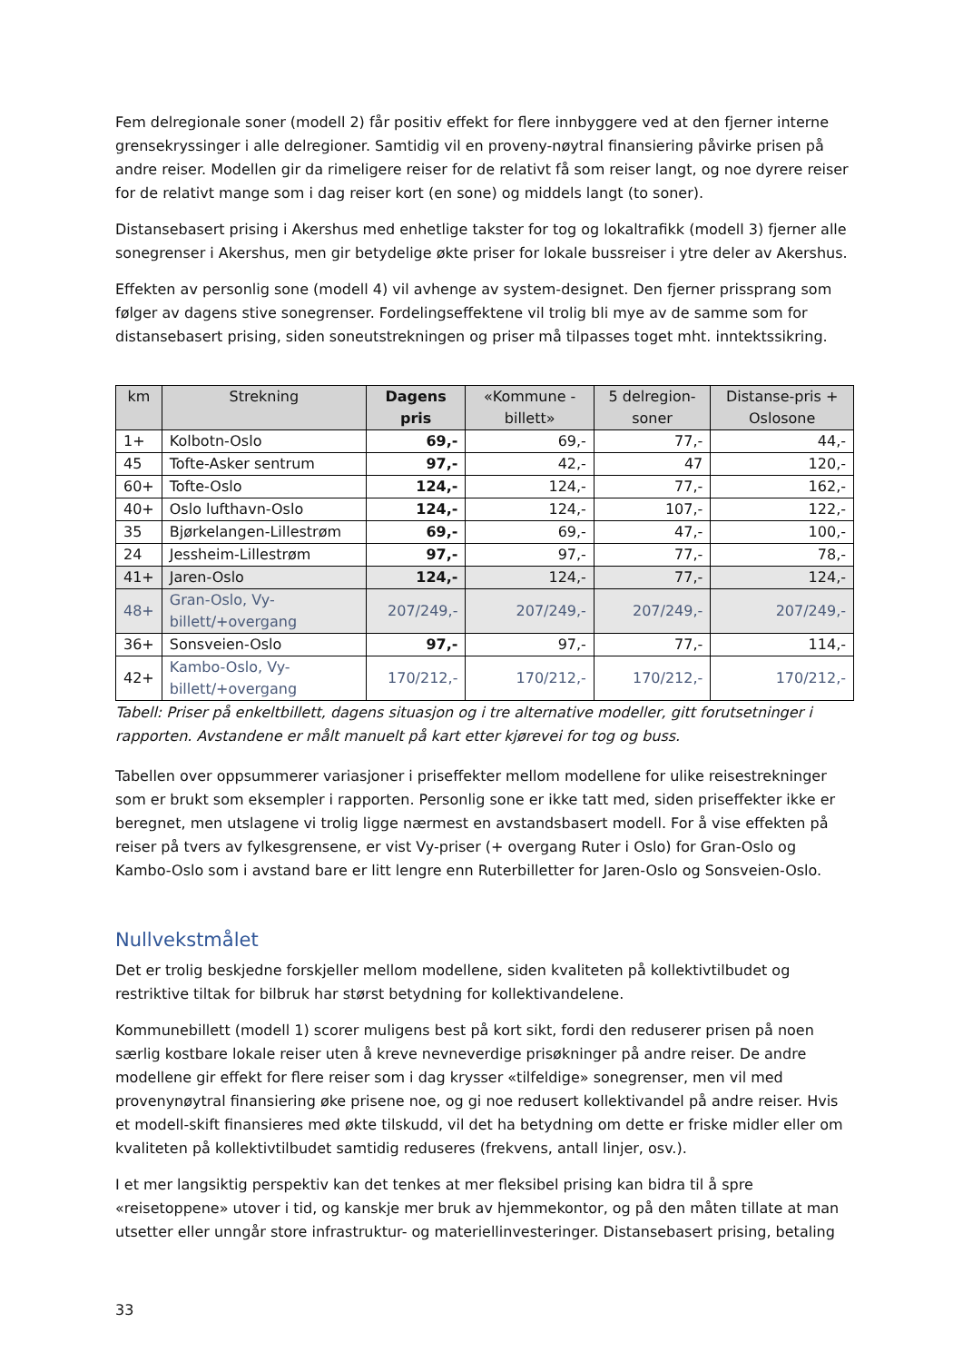Fem delregionale soner (modell 2) får positiv effekt for flere innbyggere ved at den fjerner interne grensekryssinger i alle delregioner. Samtidig vil en proveny-nøytral finansiering påvirke prisen på andre reiser. Modellen gir da rimeligere reiser for de relativt få som reiser langt, og noe dyrere reiser for de relativt mange som i dag reiser kort (en sone) og middels langt (to soner).
Distansebasert prising i Akershus med enhetlige takster for tog og lokaltrafikk (modell 3) fjerner alle sonegrenser i Akershus, men gir betydelige økte priser for lokale bussreiser i ytre deler av Akershus.
Effekten av personlig sone (modell 4) vil avhenge av system-designet. Den fjerner prissprang som følger av dagens stive sonegrenser. Fordelingseffektene vil trolig bli mye av de samme som for distansebasert prising, siden soneutstrekningen og priser må tilpasses toget mht. inntektssikring.
| km | Strekning | Dagens pris | «Kommune -billett» | 5 delregion-soner | Distanse-pris + Oslosone |
| --- | --- | --- | --- | --- | --- |
| 1+ | Kolbotn-Oslo | 69,- | 69,- | 77,- | 44,- |
| 45 | Tofte-Asker sentrum | 97,- | 42,- | 47 | 120,- |
| 60+ | Tofte-Oslo | 124,- | 124,- | 77,- | 162,- |
| 40+ | Oslo lufthavn-Oslo | 124,- | 124,- | 107,- | 122,- |
| 35 | Bjørkelangen-Lillestrøm | 69,- | 69,- | 47,- | 100,- |
| 24 | Jessheim-Lillestrøm | 97,- | 97,- | 77,- | 78,- |
| 41+ | Jaren-Oslo | 124,- | 124,- | 77,- | 124,- |
| 48+ | Gran-Oslo, Vy-billett/+overgang | 207/249,- | 207/249,- | 207/249,- | 207/249,- |
| 36+ | Sonsveien-Oslo | 97,- | 97,- | 77,- | 114,- |
| 42+ | Kambo-Oslo, Vy-billett/+overgang | 170/212,- | 170/212,- | 170/212,- | 170/212,- |
Tabell: Priser på enkeltbillett, dagens situasjon og i tre alternative modeller, gitt forutsetninger i rapporten. Avstandene er målt manuelt på kart etter kjørevei for tog og buss.
Tabellen over oppsummerer variasjoner i priseffekter mellom modellene for ulike reisestrekninger som er brukt som eksempler i rapporten. Personlig sone er ikke tatt med, siden priseffekter ikke er beregnet, men utslagene vi trolig ligge nærmest en avstandsbasert modell. For å vise effekten på reiser på tvers av fylkesgrensene, er vist Vy-priser (+ overgang Ruter i Oslo) for Gran-Oslo og Kambo-Oslo som i avstand bare er litt lengre enn Ruterbilletter for Jaren-Oslo og Sonsveien-Oslo.
Nullvekstmålet
Det er trolig beskjedne forskjeller mellom modellene, siden kvaliteten på kollektivtilbudet og restriktive tiltak for bilbruk har størst betydning for kollektivandelene.
Kommunebillett (modell 1) scorer muligens best på kort sikt, fordi den reduserer prisen på noen særlig kostbare lokale reiser uten å kreve nevneverdige prisøkninger på andre reiser. De andre modellene gir effekt for flere reiser som i dag krysser «tilfeldige» sonegrenser, men vil med provenynøytral finansiering øke prisene noe, og gi noe redusert kollektivandel på andre reiser. Hvis et modell-skift finansieres med økte tilskudd, vil det ha betydning om dette er friske midler eller om kvaliteten på kollektivtilbudet samtidig reduseres (frekvens, antall linjer, osv.).
I et mer langsiktig perspektiv kan det tenkes at mer fleksibel prising kan bidra til å spre «reisetoppene» utover i tid, og kanskje mer bruk av hjemmekontor, og på den måten tillate at man utsetter eller unngår store infrastruktur- og materiellinvesteringer. Distansebasert prising, betaling
33